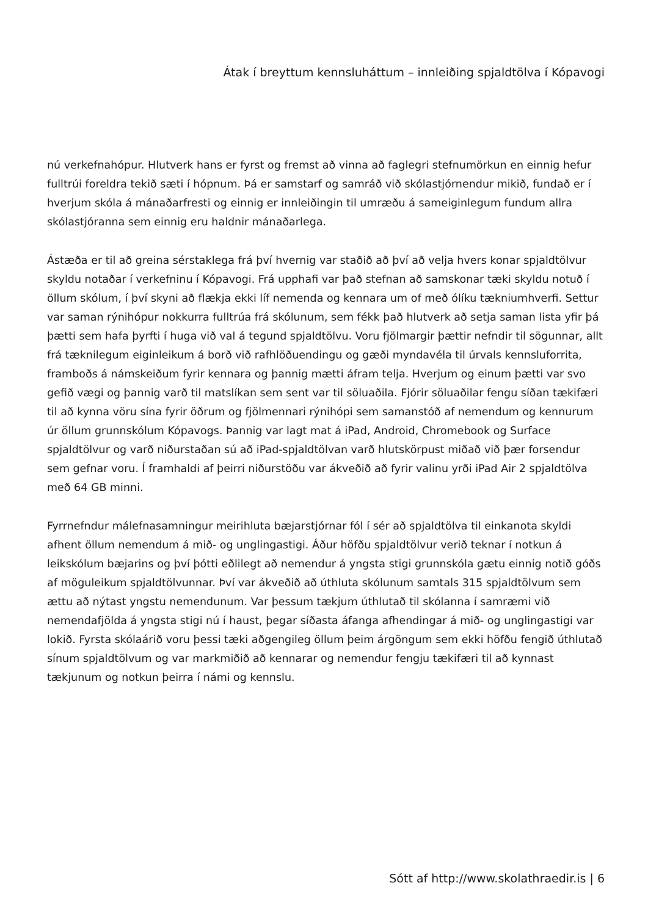Átak í breyttum kennsluháttum – innleiðing spjaldtölva í Kópavogi
nú verkefnahópur. Hlutverk hans er fyrst og fremst að vinna að faglegri stefnumörkun en einnig hefur fulltrúi foreldra tekið sæti í hópnum. Þá er samstarf og samráð við skólastjórnendur mikið, fundað er í hverjum skóla á mánaðarfresti og einnig er innleiðingin til umræðu á sameiginlegum fundum allra skólastjóranna sem einnig eru haldnir mánaðarlega.
Ástæða er til að greina sérstaklega frá því hvernig var staðið að því að velja hvers konar spjaldtölvur skyldu notaðar í verkefninu í Kópavogi. Frá upphafi var það stefnan að samskonar tæki skyldu notuð í öllum skólum, í því skyni að flækja ekki líf nemenda og kennara um of með ólíku tækniumhverfi. Settur var saman rýnihópur nokkurra fulltrúa frá skólunum, sem fékk það hlutverk að setja saman lista yfir þá þætti sem hafa þyrfti í huga við val á tegund spjaldtölvu. Voru fjölmargir þættir nefndir til sögunnar, allt frá tæknilegum eiginleikum á borð við rafhlöðuendingu og gæði myndavéla til úrvals kennsluforrita, framboðs á námskeiðum fyrir kennara og þannig mætti áfram telja. Hverjum og einum þætti var svo gefið vægi og þannig varð til matslíkan sem sent var til söluaðila. Fjórir söluaðilar fengu síðan tækifæri til að kynna vöru sína fyrir öðrum og fjölmennari rýnihópi sem samanstóð af nemendum og kennurum úr öllum grunnskólum Kópavogs. Þannig var lagt mat á iPad, Android, Chromebook og Surface spjaldtölvur og varð niðurstaðan sú að iPad-spjaldtölvan varð hlutskörpust miðað við þær forsendur sem gefnar voru. Í framhaldi af þeirri niðurstöðu var ákveðið að fyrir valinu yrði iPad Air 2 spjaldtölva með 64 GB minni.
Fyrrnefndur málefnasamningur meirihluta bæjarstjórnar fól í sér að spjaldtölva til einkanota skyldi afhent öllum nemendum á mið- og unglingastigi. Áður höfðu spjaldtölvur verið teknar í notkun á leikskólum bæjarins og því þótti eðlilegt að nemendur á yngsta stigi grunnskóla gætu einnig notið góðs af möguleikum spjaldtölvunnar. Því var ákveðið að úthluta skólunum samtals 315 spjaldtölvum sem ættu að nýtast yngstu nemendunum. Var þessum tækjum úthlutað til skólanna í samræmi við nemendafjölda á yngsta stigi nú í haust, þegar síðasta áfanga afhendingar á mið- og unglingastigi var lokið. Fyrsta skólaárið voru þessi tæki aðgengileg öllum þeim árgöngum sem ekki höfðu fengið úthlutað sínum spjaldtölvum og var markmiðið að kennarar og nemendur fengju tækifæri til að kynnast tækjunum og notkun þeirra í námi og kennslu.
Sótt af http://www.skolathraedir.is | 6